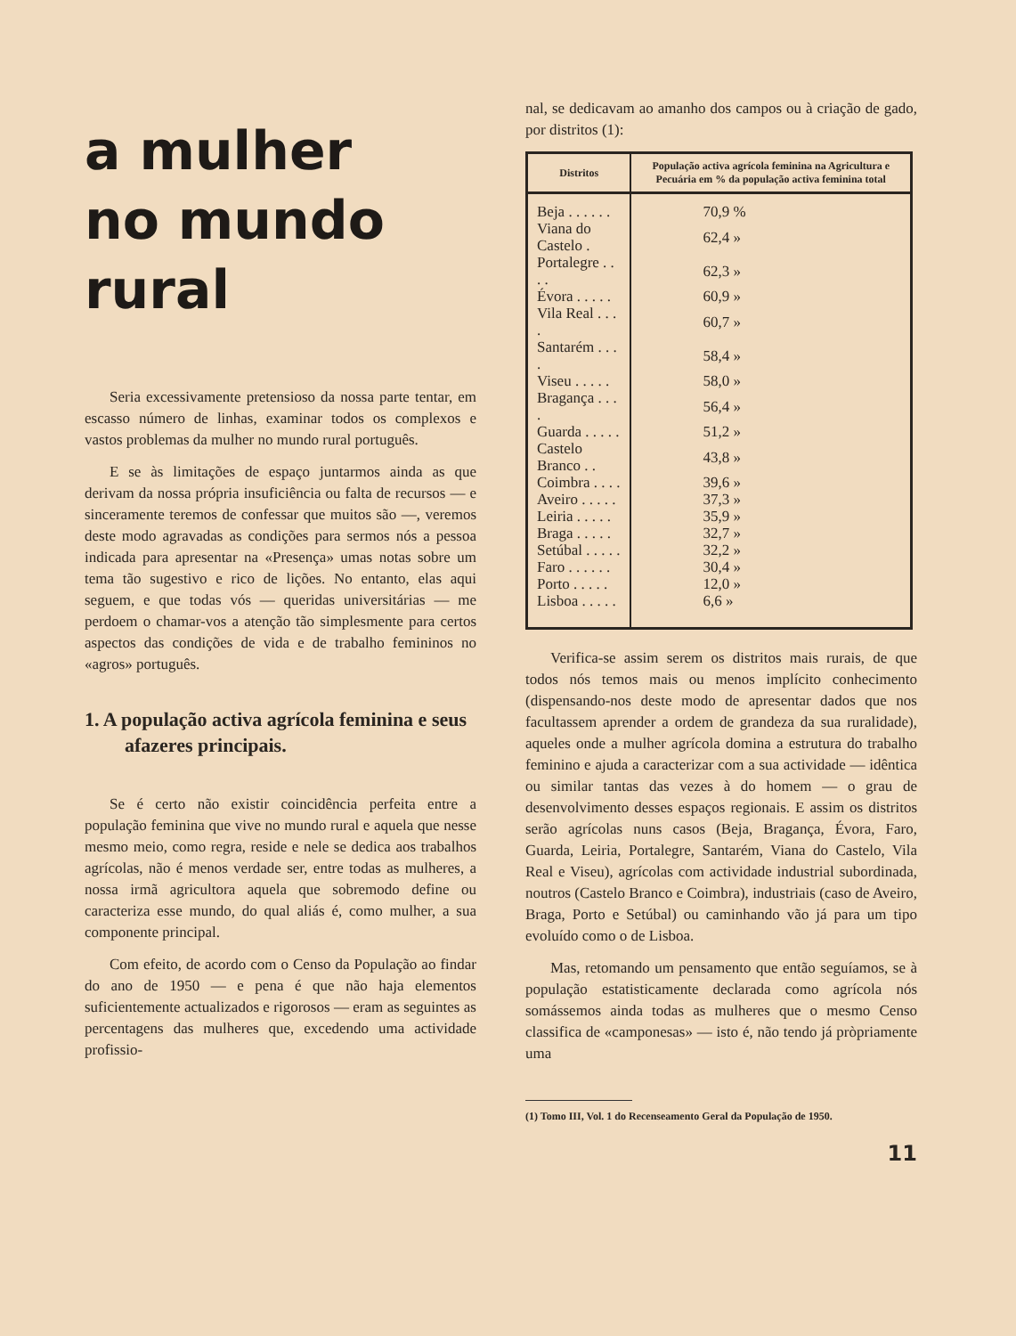a mulher
no mundo
rural
Seria excessivamente pretensioso da nossa parte tentar, em escasso número de linhas, examinar todos os complexos e vastos problemas da mulher no mundo rural português.
E se às limitações de espaço juntarmos ainda as que derivam da nossa própria insuficiência ou falta de recursos — e sinceramente teremos de confessar que muitos são —, veremos deste modo agravadas as condições para sermos nós a pessoa indicada para apresentar na «Presença» umas notas sobre um tema tão sugestivo e rico de lições. No entanto, elas aqui seguem, e que todas vós — queridas universitárias — me perdoem o chamar-vos a atenção tão simplesmente para certos aspectos das condições de vida e de trabalho femininos no «agros» português.
1. A população activa agrícola feminina e seus afazeres principais.
Se é certo não existir coincidência perfeita entre a população feminina que vive no mundo rural e aquela que nesse mesmo meio, como regra, reside e nele se dedica aos trabalhos agrícolas, não é menos verdade ser, entre todas as mulheres, a nossa irmã agricultora aquela que sobremodo define ou caracteriza esse mundo, do qual aliás é, como mulher, a sua componente principal.
Com efeito, de acordo com o Censo da População ao findar do ano de 1950 — e pena é que não haja elementos suficientemente actualizados e rigorosos — eram as seguintes as percentagens das mulheres que, excedendo uma actividade profissio-
nal, se dedicavam ao amanho dos campos ou à criação de gado, por distritos (1):
| Distritos | População activa agrícola feminina na Agricultura e Pecuária em % da população activa feminina total |
| --- | --- |
| Beja . . . . . . | 70,9 % |
| Viana do Castelo . | 62,4 » |
| Portalegre . . . . | 62,3 » |
| Évora . . . . . | 60,9 » |
| Vila Real . . . . | 60,7 » |
| Santarém . . . . | 58,4 » |
| Viseu . . . . . | 58,0 » |
| Bragança . . . . | 56,4 » |
| Guarda . . . . . | 51,2 » |
| Castelo Branco . . | 43,8 » |
| Coimbra . . . . | 39,6 » |
| Aveiro . . . . . | 37,3 » |
| Leiria . . . . . | 35,9 » |
| Braga . . . . . | 32,7 » |
| Setúbal . . . . . | 32,2 » |
| Faro . . . . . . | 30,4 » |
| Porto . . . . . | 12,0 » |
| Lisboa . . . . . | 6,6 » |
Verifica-se assim serem os distritos mais rurais, de que todos nós temos mais ou menos implícito conhecimento (dispensando-nos deste modo de apresentar dados que nos facultassem aprender a ordem de grandeza da sua ruralidade), aqueles onde a mulher agrícola domina a estrutura do trabalho feminino e ajuda a caracterizar com a sua actividade — idêntica ou similar tantas das vezes à do homem — o grau de desenvolvimento desses espaços regionais. E assim os distritos serão agrícolas nuns casos (Beja, Bragança, Évora, Faro, Guarda, Leiria, Portalegre, Santarém, Viana do Castelo, Vila Real e Viseu), agrícolas com actividade industrial subordinada, noutros (Castelo Branco e Coimbra), industriais (caso de Aveiro, Braga, Porto e Setúbal) ou caminhando vão já para um tipo evoluído como o de Lisboa.
Mas, retomando um pensamento que então seguíamos, se à população estatisticamente declarada como agrícola nós somássemos ainda todas as mulheres que o mesmo Censo classifica de «camponesas» — isto é, não tendo já pròpriamente uma
(1) Tomo III, Vol. 1 do Recenseamento Geral da População de 1950.
11